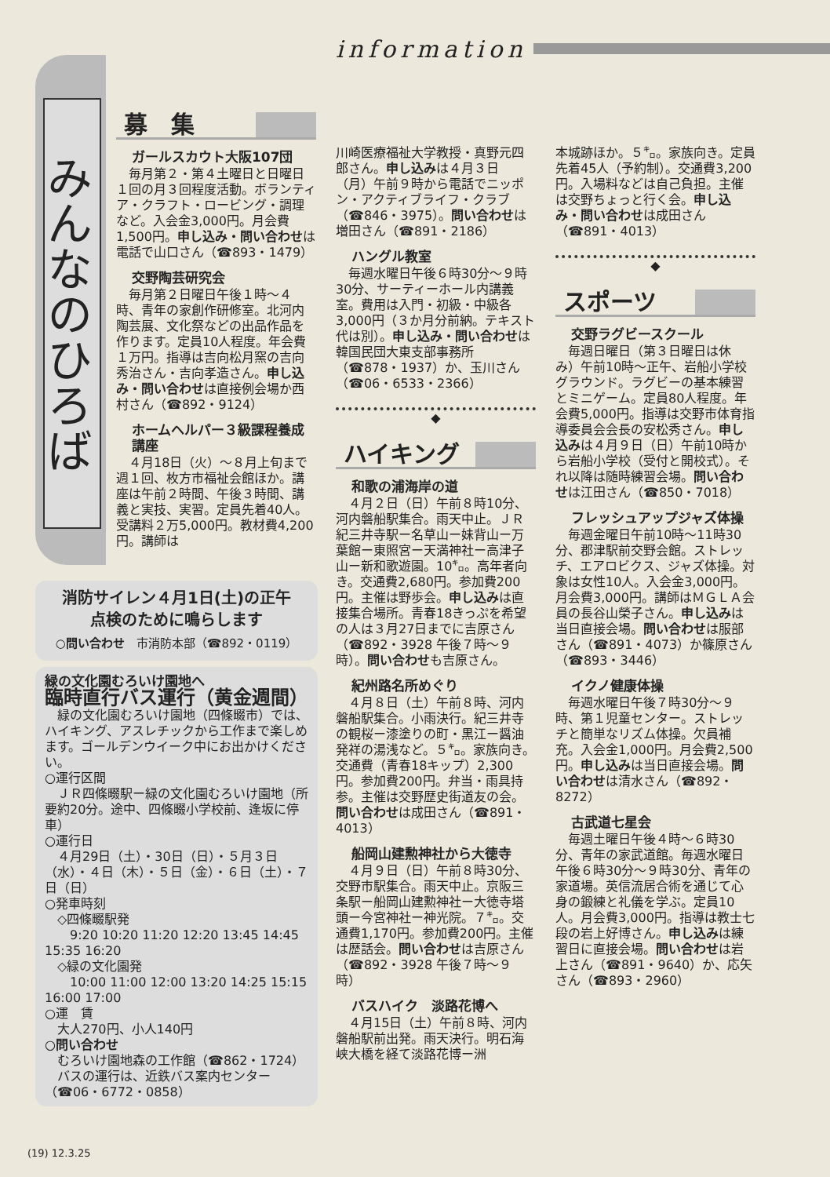information
みんなのひろば
募　集
ガールスカウト大阪107団
毎月第２・第４土曜日と日曜日１回の月３回程度活動。ボランティア・クラフト・ロービング・調理など。入会金3,000円。月会費1,500円。申し込み・問い合わせは電話で山口さん（☎893・1479）
交野陶芸研究会
毎月第２日曜日午後１時〜４時、青年の家創作研修室。北河内陶芸展、文化祭などの出品作品を作ります。定員10人程度。年会費１万円。指導は吉向松月窯の吉向秀治さん・吉向孝造さん。申し込み・問い合わせは直接例会場か西村さん（☎892・9124）
ホームヘルパー３級課程養成講座
４月18日（火）〜８月上旬まで週１回、枚方市福祉会館ほか。講座は午前２時間、午後３時間、講義と実技、実習。定員先着40人。受講料２万5,000円。教材費4,200円。講師は
消防サイレン４月1日(土)の正午
点検のために鳴らします
○問い合わせ　市消防本部（☎892・0119）
緑の文化園むろいけ園地へ
臨時直行バス運行（黄金週間）
緑の文化園むろいけ園地（四條畷市）では、ハイキング、アスレチックから工作まで楽しめます。ゴールデンウイーク中にお出かけください。
○運行区間
　ＪＲ四條畷駅ー緑の文化園むろいけ園地（所要約20分。途中、四條畷小学校前、逢坂に停車）
○運行日
　４月29日（土）・30日（日）・５月３日（水）・４日（木）・５日（金）・６日（土）・７日（日）
○発車時刻
　◇四條畷駅発
　　9:20 10:20 11:20 12:20 13:45 14:45 15:35 16:20
　◇緑の文化園発
　　10:00 11:00 12:00 13:20 14:25 15:15 16:00 17:00
○運　賃
　大人270円、小人140円
○問い合わせ
　むろいけ園地森の工作館（☎862・1724）
　バスの運行は、近鉄バス案内センター（☎06・6772・0858）
川崎医療福祉大学教授・真野元四郎さん。申し込みは４月３日（月）午前９時から電話でニッポン・アクティブライフ・クラブ（☎846・3975）。問い合わせは増田さん（☎891・2186）
ハングル教室
毎週水曜日午後６時30分〜９時30分、サーティーホール内講義室。費用は入門・初級・中級各3,000円（３か月分前納。テキスト代は別）。申し込み・問い合わせは韓国民団大東支部事務所（☎878・1937）か、玉川さん（☎06・6533・2366）
◆
ハイキング
和歌の浦海岸の道
４月２日（日）午前８時10分、河内磐船駅集合。雨天中止。ＪＲ紀三井寺駅ー名草山ー妹背山ー万葉館ー東照宮ー天満神社ー高津子山ー新和歌遊園。10㌔。高年者向き。交通費2,680円。参加費200円。主催は野歩会。申し込みは直接集合場所。青春18きっぷを希望の人は３月27日までに吉原さん（☎892・3928 午後７時〜９時）。問い合わせも吉原さん。
紀州路名所めぐり
４月８日（土）午前８時、河内磐船駅集合。小雨決行。紀三井寺の観桜ー漆塗りの町・黒江ー醤油発祥の湯浅など。５㌔。家族向き。交通費（青春18キップ）2,300円。参加費200円。弁当・雨具持参。主催は交野歴史街道友の会。問い合わせは成田さん（☎891・4013）
船岡山建勲神社から大徳寺
４月９日（日）午前８時30分、交野市駅集合。雨天中止。京阪三条駅ー船岡山建勲神社ー大徳寺塔頭ー今宮神社ー神光院。７㌔。交通費1,170円。参加費200円。主催は歴話会。問い合わせは吉原さん（☎892・3928 午後７時〜９時）
バスハイク　淡路花博へ
４月15日（土）午前８時、河内磐船駅前出発。雨天決行。明石海峡大橋を経て淡路花博ー洲
本城跡ほか。５㌔。家族向き。定員先着45人（予約制）。交通費3,200円。入場料などは自己負担。主催は交野ちょっと行く会。申し込み・問い合わせは成田さん（☎891・4013）
◆
スポーツ
交野ラグビースクール
毎週日曜日（第３日曜日は休み）午前10時〜正午、岩船小学校グラウンド。ラグビーの基本練習とミニゲーム。定員80人程度。年会費5,000円。指導は交野市体育指導委員会会長の安松秀さん。申し込みは４月９日（日）午前10時から岩船小学校（受付と開校式）。それ以降は随時練習会場。問い合わせは江田さん（☎850・7018）
フレッシュアップジャズ体操
毎週金曜日午前10時〜11時30分、郡津駅前交野会館。ストレッチ、エアロビクス、ジャズ体操。対象は女性10人。入会金3,000円。月会費3,000円。講師はＭＧＬＡ会員の長谷山榮子さん。申し込みは当日直接会場。問い合わせは服部さん（☎891・4073）か篠原さん（☎893・3446）
イクノ健康体操
毎週水曜日午後７時30分〜９時、第１児童センター。ストレッチと簡単なリズム体操。欠員補充。入会金1,000円。月会費2,500円。申し込みは当日直接会場。問い合わせは清水さん（☎892・8272）
古武道七星会
毎週土曜日午後４時〜６時30分、青年の家武道館。毎週水曜日午後６時30分〜９時30分、青年の家道場。英信流居合術を通じて心身の鍛練と礼儀を学ぶ。定員10人。月会費3,000円。指導は教士七段の岩上好博さん。申し込みは練習日に直接会場。問い合わせは岩上さん（☎891・9640）か、応矢さん（☎893・2960）
(19) 12.3.25